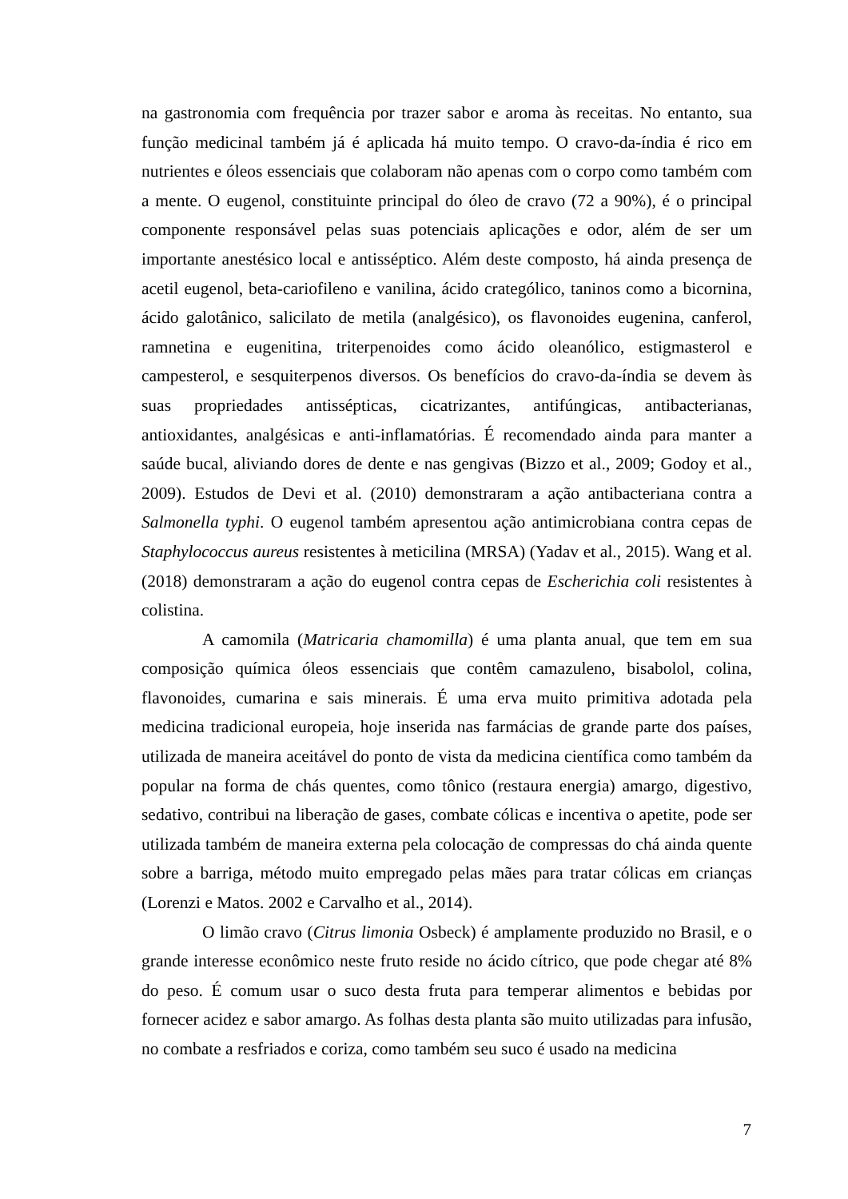na gastronomia com frequência por trazer sabor e aroma às receitas. No entanto, sua função medicinal também já é aplicada há muito tempo. O cravo-da-índia é rico em nutrientes e óleos essenciais que colaboram não apenas com o corpo como também com a mente. O eugenol, constituinte principal do óleo de cravo (72 a 90%), é o principal componente responsável pelas suas potenciais aplicações e odor, além de ser um importante anestésico local e antisséptico. Além deste composto, há ainda presença de acetil eugenol, beta-cariofileno e vanilina, ácido cratególico, taninos como a bicornina, ácido galotânico, salicilato de metila (analgésico), os flavonoides eugenina, canferol, ramnetina e eugenitina, triterpenoides como ácido oleanólico, estigmasterol e campesterol, e sesquiterpenos diversos. Os benefícios do cravo-da-índia se devem às suas propriedades antissépticas, cicatrizantes, antifúngicas, antibacterianas, antioxidantes, analgésicas e anti-inflamatórias. É recomendado ainda para manter a saúde bucal, aliviando dores de dente e nas gengivas (Bizzo et al., 2009; Godoy et al., 2009). Estudos de Devi et al. (2010) demonstraram a ação antibacteriana contra a Salmonella typhi. O eugenol também apresentou ação antimicrobiana contra cepas de Staphylococcus aureus resistentes à meticilina (MRSA) (Yadav et al., 2015). Wang et al. (2018) demonstraram a ação do eugenol contra cepas de Escherichia coli resistentes à colistina.
A camomila (Matricaria chamomilla) é uma planta anual, que tem em sua composição química óleos essenciais que contêm camazuleno, bisabolol, colina, flavonoides, cumarina e sais minerais. É uma erva muito primitiva adotada pela medicina tradicional europeia, hoje inserida nas farmácias de grande parte dos países, utilizada de maneira aceitável do ponto de vista da medicina científica como também da popular na forma de chás quentes, como tônico (restaura energia) amargo, digestivo, sedativo, contribui na liberação de gases, combate cólicas e incentiva o apetite, pode ser utilizada também de maneira externa pela colocação de compressas do chá ainda quente sobre a barriga, método muito empregado pelas mães para tratar cólicas em crianças (Lorenzi e Matos. 2002 e Carvalho et al., 2014).
O limão cravo (Citrus limonia Osbeck) é amplamente produzido no Brasil, e o grande interesse econômico neste fruto reside no ácido cítrico, que pode chegar até 8% do peso. É comum usar o suco desta fruta para temperar alimentos e bebidas por fornecer acidez e sabor amargo. As folhas desta planta são muito utilizadas para infusão, no combate a resfriados e coriza, como também seu suco é usado na medicina
7